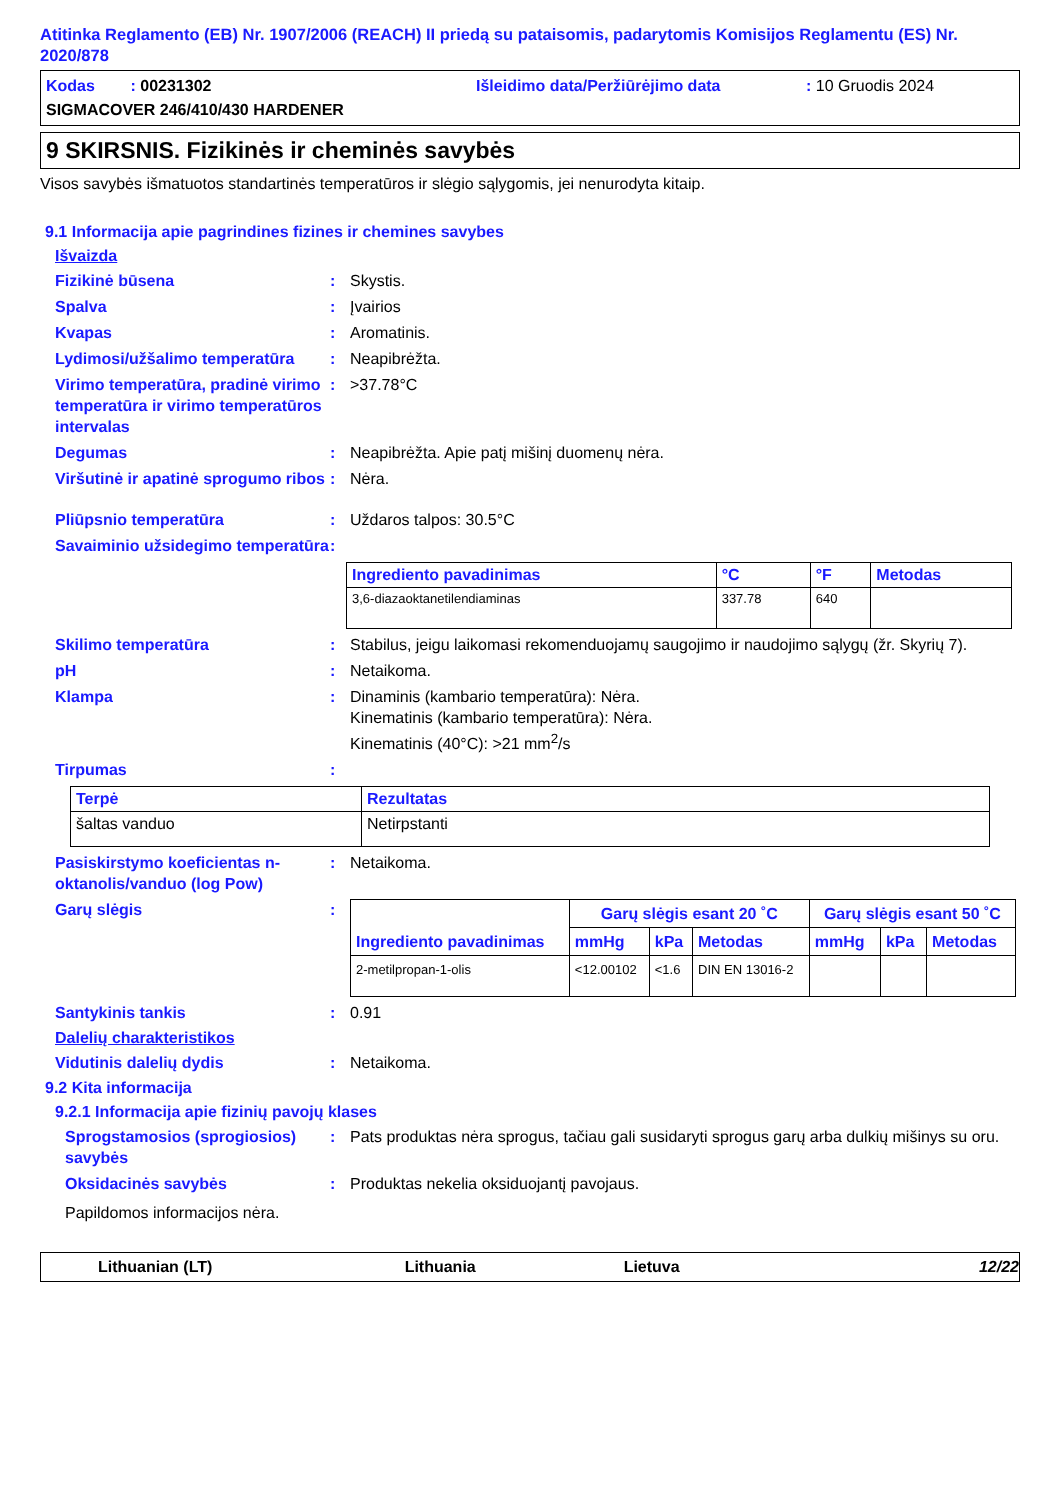Atitinka Reglamento (EB) Nr. 1907/2006 (REACH) II priedą su pataisomis, padarytomis Komisijos Reglamentu (ES) Nr. 2020/878
Kodas : 00231302 Išleidimo data/Peržiūrėjimo data: 10 Gruodis 2024
SIGMACOVER 246/410/430 HARDENER
9 SKIRSNIS. Fizikinės ir cheminės savybės
Visos savybės išmatuotos standartinės temperatūros ir slėgio sąlygomis, jei nenurodyta kitaip.
9.1 Informacija apie pagrindines fizines ir chemines savybes
Išvaizda
Fizikinė būsena: Skystis.
Spalva: Įvairios
Kvapas: Aromatinis.
Lydimosi/užšalimo temperatūra: Neapibrėžta.
Virimo temperatūra, pradinė virimo temperatūra ir virimo temperatūros intervalas: >37.78°C
Degumas: Neapibrėžta. Apie patį mišinį duomenų nėra.
Viršutinė ir apatinė sprogumo ribos: Nėra.
Pliūpsnio temperatūra: Uždaros talpos: 30.5°C
Savaiminio užsidegimo temperatūra:
| Ingrediento pavadinimas | °C | °F | Metodas |
| --- | --- | --- | --- |
| 3,6-diazaoktanetilendiaminas | 337.78 | 640 | |
Skilimo temperatūra: Stabilus, jeigu laikomasi rekomenduojamų saugojimo ir naudojimo sąlygų (žr. Skyrių 7).
pH: Netaikoma.
Klampa: Dinaminis (kambario temperatūra): Nėra.
Kinematinis (kambario temperatūra): Nėra.
Kinematinis (40°C): >21 mm<sup>2</sup>/s
Tirpumas:
| Terpė | Rezultatas |
| --- | --- |
| šaltas vanduo | Netirpstanti |
Pasiskirstymo koeficientas n-oktanolis/vanduo (log Pow): Netaikoma.
Garų slėgis:
| Ingrediento pavadinimas | Garų slėgis esant 20 ˚C | | | Garų slėgis esant 50 ˚C | | |
| --- | --- | --- | --- | --- | --- | --- |
| | mmHg | kPa | Metodas | mmHg | kPa | Metodas |
| 2-metilpropan-1-olis | <12.00102 | <1.6 | DIN EN 13016-2 | | | |
Santykinis tankis: 0.91
Dalelių charakteristikos
Vidutinis dalelių dydis: Netaikoma.
9.2 Kita informacija
9.2.1 Informacija apie fizinių pavojų klases
Sprogstamosios (sprogiosios) savybės: Pats produktas nėra sprogus, tačiau gali susidaryti sprogus garų arba dulkių mišinys su oru.
Oksidacinės savybės: Produktas nekelia oksiduojantį pavojaus.
Papildomos informacijos nėra.
Lithuanian (LT) Lithuania Lietuva 12/22